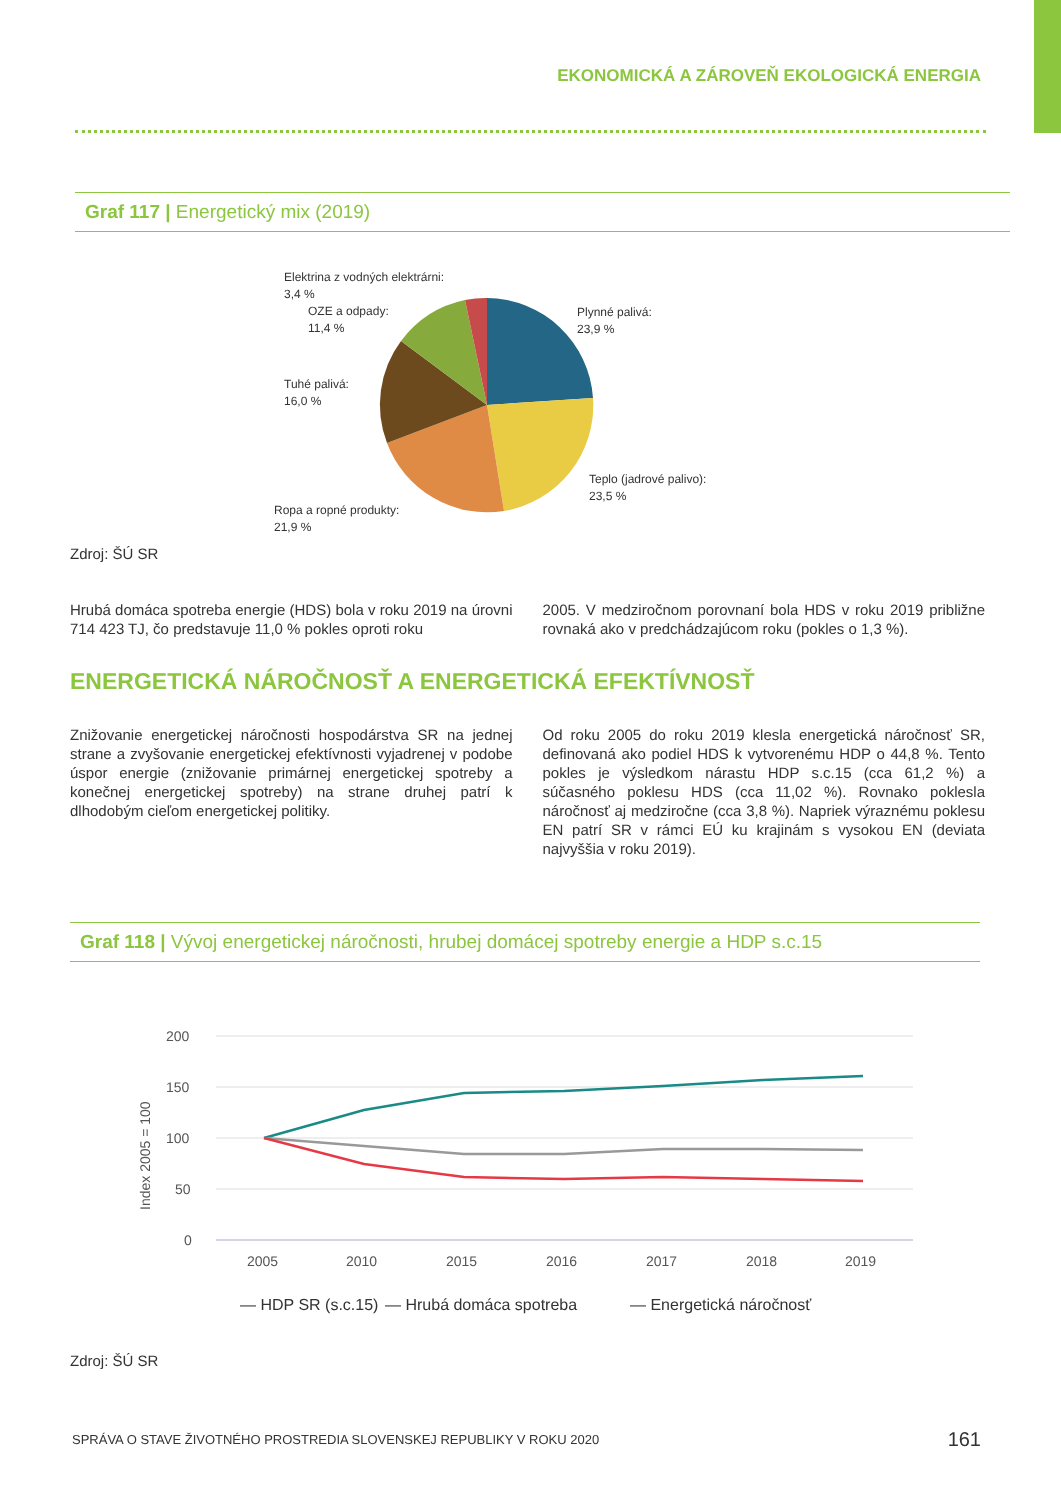EKONOMICKÁ A ZÁROVEŇ EKOLOGICKÁ ENERGIA
Graf 117 | Energetický mix (2019)
Elektrina z vodných elektrárni:
3,4 %
OZE a odpady:
11,4 %
Tuhé palivá:
16,0 %
Ropa a ropné produkty:
21,9 %
Plynné palivá:
23,9 %
Teplo (jadrové palivo):
23,5 %
Zdroj: ŠÚ SR
Hrubá domáca spotreba energie (HDS) bola v roku 2019 na úrovni 714 423 TJ, čo predstavuje 11,0 % pokles oproti roku
2005. V medziročnom porovnaní bola HDS v roku 2019 približne rovnaká ako v predchádzajúcom roku (pokles o 1,3 %).
ENERGETICKÁ NÁROČNOSŤ A ENERGETICKÁ EFEKTÍVNOSŤ
Znižovanie energetickej náročnosti hospodárstva SR na jednej strane a zvyšovanie energetickej efektívnosti vyjadrenej v podobe úspor energie (znižovanie primárnej energetickej spotreby a konečnej energetickej spotreby) na strane druhej patrí k dlhodobým cieľom energetickej politiky.
Od roku 2005 do roku 2019 klesla energetická náročnosť SR, definovaná ako podiel HDS k vytvorenému HDP o 44,8 %. Tento pokles je výsledkom nárastu HDP s.c.15 (cca 61,2 %) a súčasného poklesu HDS (cca 11,02 %). Rovnako poklesla náročnosť aj medziročne (cca 3,8 %). Napriek výraznému poklesu EN patrí SR v rámci EÚ ku krajinám s vysokou EN (deviata najvyššia v roku 2019).
Graf 118 | Vývoj energetickej náročnosti, hrubej domácej spotreby energie a HDP s.c.15
200
150
100
50
0
Index 2005 = 100
2005
2010
2015
2016
2017
2018
2019
— HDP SR (s.c.15)
— Hrubá domáca spotreba
— Energetická náročnosť
Zdroj: ŠÚ SR
SPRÁVA O STAVE ŽIVOTNÉHO PROSTREDIA SLOVENSKEJ REPUBLIKY V ROKU 2020
161